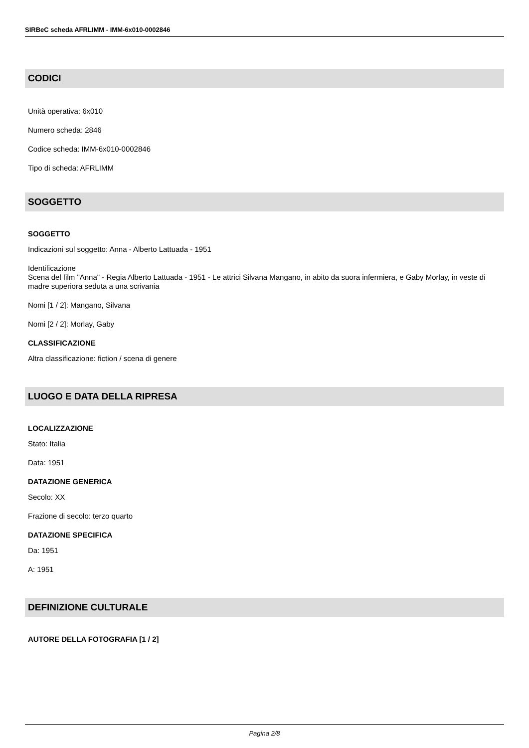SIRBeC scheda AFRLIMM - IMM-6x010-0002846
CODICI
Unità operativa: 6x010
Numero scheda: 2846
Codice scheda: IMM-6x010-0002846
Tipo di scheda: AFRLIMM
SOGGETTO
SOGGETTO
Indicazioni sul soggetto: Anna - Alberto Lattuada - 1951
Identificazione
Scena del film "Anna" - Regia Alberto Lattuada - 1951 - Le attrici Silvana Mangano, in abito da suora infermiera, e Gaby Morlay, in veste di madre superiora seduta a una scrivania
Nomi [1 / 2]: Mangano, Silvana
Nomi [2 / 2]: Morlay, Gaby
CLASSIFICAZIONE
Altra classificazione: fiction / scena di genere
LUOGO E DATA DELLA RIPRESA
LOCALIZZAZIONE
Stato: Italia
Data: 1951
DATAZIONE GENERICA
Secolo: XX
Frazione di secolo: terzo quarto
DATAZIONE SPECIFICA
Da: 1951
A: 1951
DEFINIZIONE CULTURALE
AUTORE DELLA FOTOGRAFIA [1 / 2]
Pagina 2/8